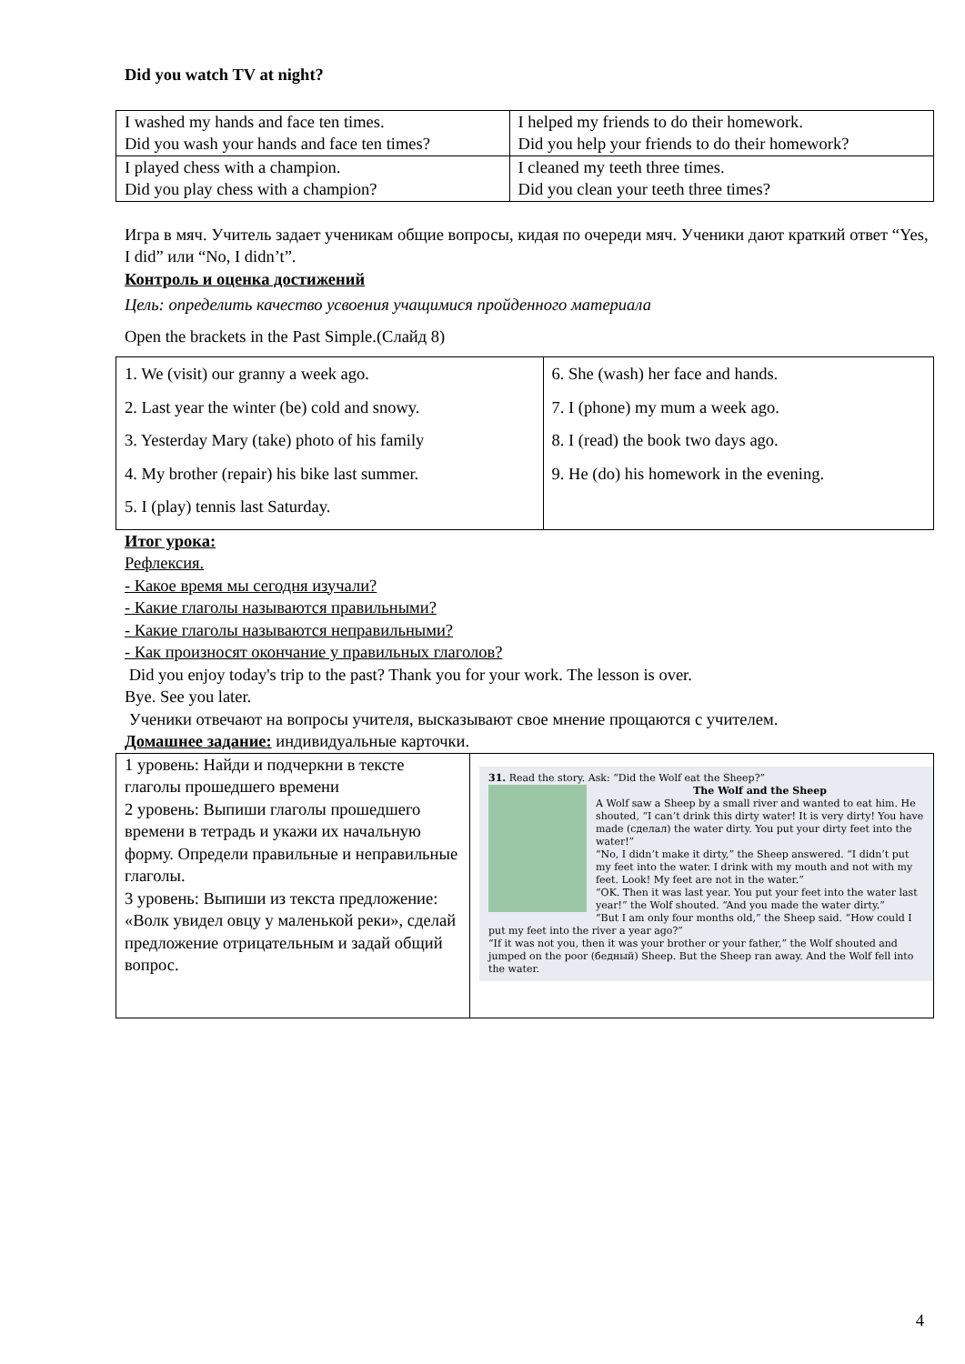Did you watch TV at night?
| I washed my hands and face ten times. Did you wash your hands and face ten times? | I helped my friends to do their homework. Did you help your friends to do their homework? |
| I played chess with a champion. Did you play chess with a champion? | I cleaned my teeth three times. Did you clean your teeth three times? |
Игра в мяч. Учитель задает ученикам общие вопросы, кидая по очереди мяч. Ученики дают краткий ответ “Yes, I did” или “No, I didn’t”.
Контроль и оценка достижений
Цель: определить качество усвоения учащимися пройденного материала
Open the brackets in the Past Simple.(Слайд 8)
| 1. We (visit) our granny a week ago. 2. Last year the winter (be) cold and snowy. 3. Yesterday Mary (take) photo of his family 4. My brother (repair) his bike last summer. 5. I (play) tennis last Saturday. | 6. She (wash) her face and hands. 7. I (phone) my mum a week ago. 8. I (read) the book two days ago. 9. He (do) his homework in the evening. |
Итог урока:
Рефлексия.
- Какое время мы сегодня изучали?
- Какие глаголы называются правильными?
- Какие глаголы называются неправильными?
- Как произносят окончание у правильных глаголов?
Did you enjoy today's trip to the past? Thank you for your work. The lesson is over.
Bye. See you later.
Ученики отвечают на вопросы учителя, высказывают свое мнение прощаются с учителем.
Домашнее задание: индивидуальные карточки.
| 1 уровень: Найди и подчеркни в тексте глаголы прошедшего времени 2 уровень: Выпиши глаголы прошедшего времени в тетрадь и укажи их начальную форму. Определи правильные и неправильные глаголы. 3 уровень: Выпиши из текста предложение: «Волк увидел овцу у маленькой реки», сделай предложение отрицательным и задай общий вопрос. | 31. Read the story. Ask: “Did the Wolf eat the Sheep?” The Wolf and the Sheep A Wolf saw a Sheep by a small river and wanted to eat him. He shouted, “I can’t drink this dirty water! It is very dirty! You have made (сделал) the water dirty. You put your dirty feet into the water!” “No, I didn’t make it dirty,” the Sheep answered. “I didn’t put my feet into the water. I drink with my mouth and not with my feet. Look! My feet are not in the water.” “OK. Then it was last year. You put your feet into the water last year!” the Wolf shouted. “And you made the water dirty.” “But I am only four months old,” the Sheep said. “How could I put my feet into the river a year ago?” “If it was not you, then it was your brother or your father,” the Wolf shouted and jumped on the poor (бедный) Sheep. But the Sheep ran away. And the Wolf fell into the water. |
4